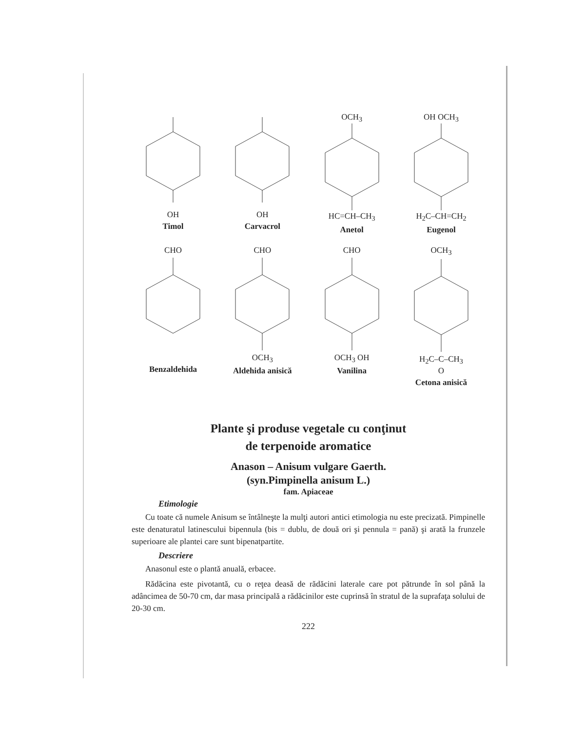OH
Timol
OH
Carvacrol
OCH<sub>3</sub>HC=CH–CH<sub>3</sub>
Anetol
OH OCH<sub>3</sub>H<sub>2</sub>C–CH=CH<sub>2</sub>
Eugenol
CHO
Benzaldehida
CHOOCH<sub>3</sub>
Aldehida anisică
CHOOCH<sub>3</sub> OH
Vanilina
OCH<sub>3</sub>H<sub>2</sub>C–C–CH<sub>3</sub>
O
Cetona anisică
Plante şi produse vegetale cu conţinut
de terpenoide aromatice
Anason – Anisum vulgare Gaerth.
(syn.Pimpinella anisum L.)
fam. Apiaceae
Etimologie
Cu toate că numele Anisum se întâlneşte la mulţi autori antici etimologia nu este precizată. Pimpinelle este denaturatul latinescului bipennula (bis = dublu, de două ori şi pennula = pană) şi arată la frunzele superioare ale plantei care sunt bipenatpartite.
Descriere
Anasonul este o plantă anuală, erbacee.
Rădăcina este pivotantă, cu o reţea deasă de rădăcini laterale care pot pătrunde în sol până la adâncimea de 50-70 cm, dar masa principală a rădăcinilor este cuprinsă în stratul de la suprafaţa solului de 20-30 cm.
222